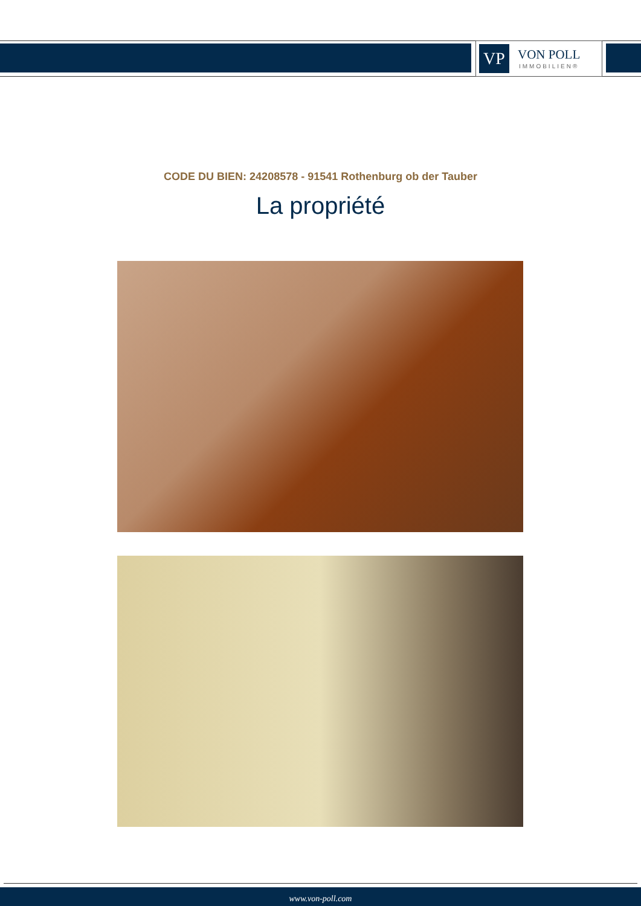VP
VON POLL
IMMOBILIEN®
CODE DU BIEN: 24208578 - 91541 Rothenburg ob der Tauber
La propriété
www.von-poll.com